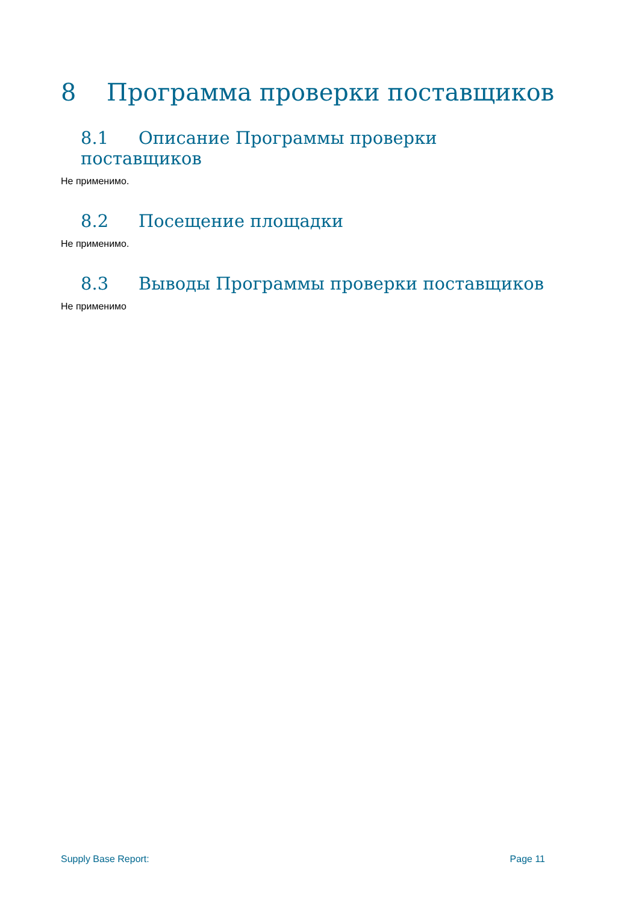8 Программа проверки поставщиков
8.1 Описание Программы проверки поставщиков
Не применимо.
8.2 Посещение площадки
Не применимо.
8.3 Выводы Программы проверки поставщиков
Не применимо
Supply Base Report: Page 11